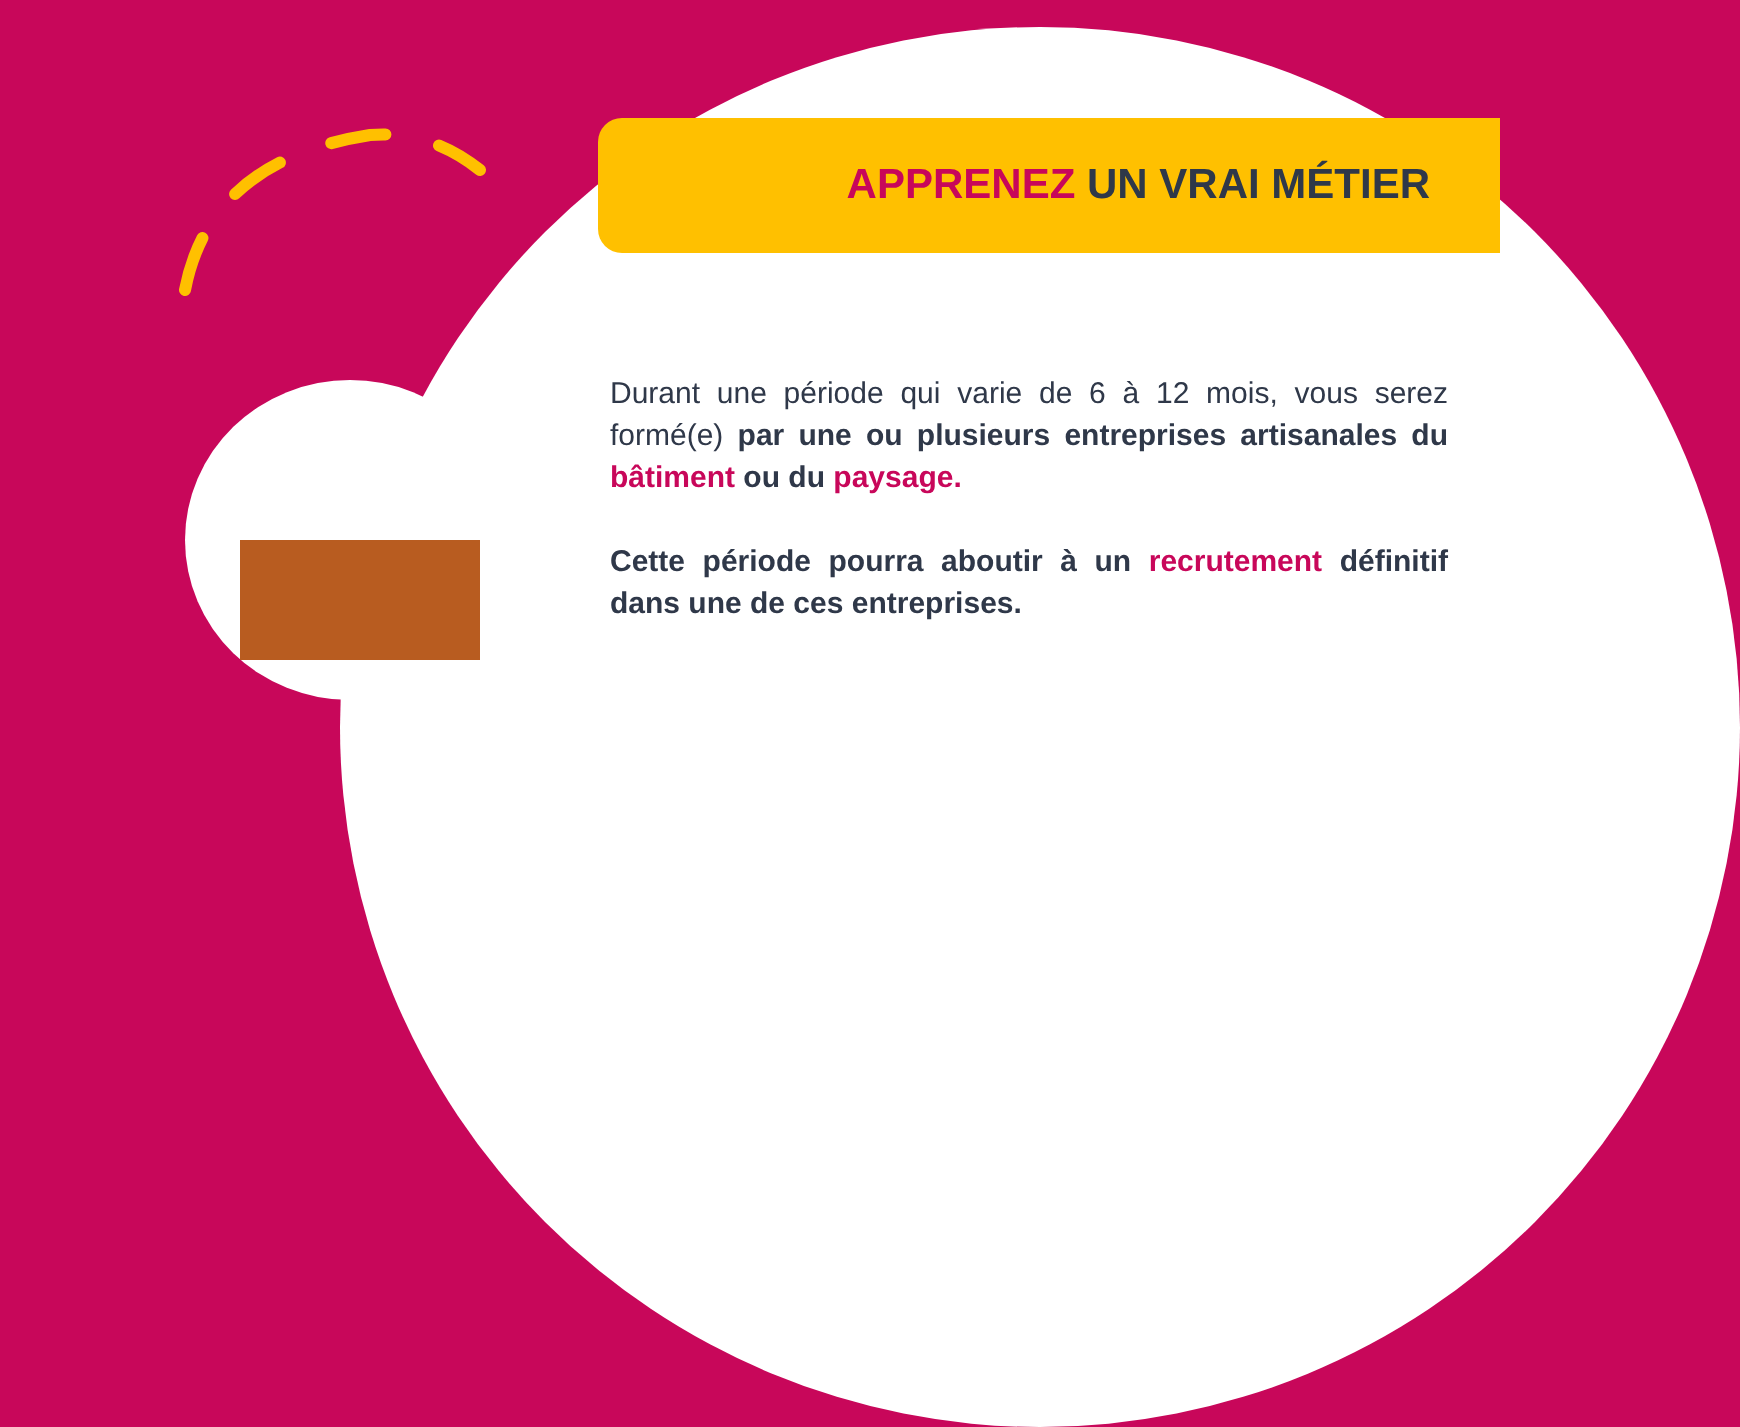APPRENEZ UN VRAI MÉTIER
Durant une période qui varie de 6 à 12 mois, vous serez formé(e) par une ou plusieurs entreprises artisanales du bâtiment ou du paysage.
Cette période pourra aboutir à un recrutement définitif dans une de ces entreprises.